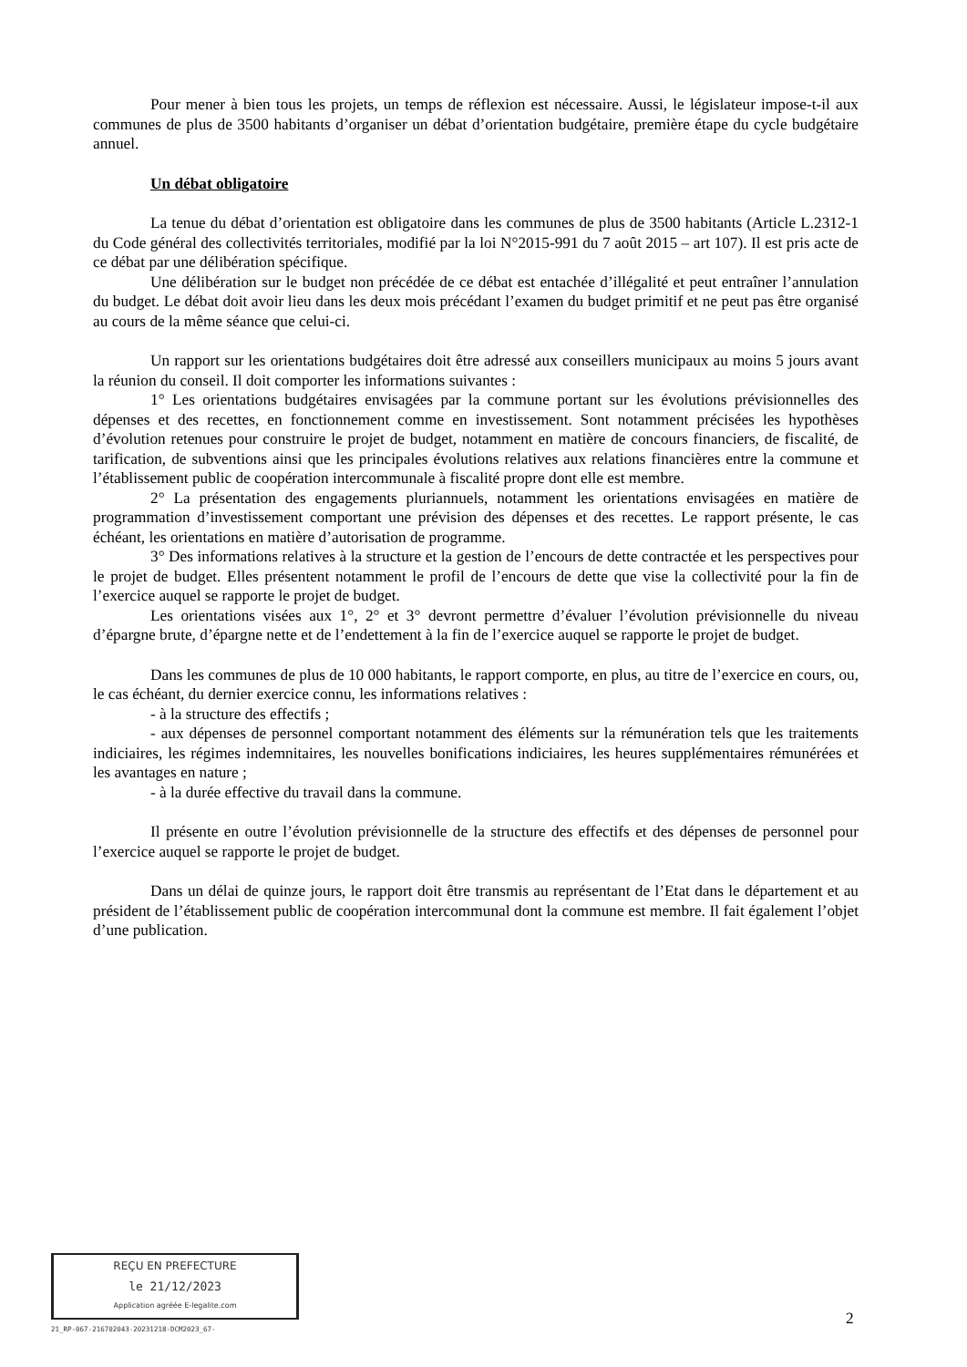Pour mener à bien tous les projets, un temps de réflexion est nécessaire. Aussi, le législateur impose-t-il aux communes de plus de 3500 habitants d’organiser un débat d’orientation budgétaire, première étape du cycle budgétaire annuel.
Un débat obligatoire
La tenue du débat d’orientation est obligatoire dans les communes de plus de 3500 habitants (Article L.2312-1 du Code général des collectivités territoriales, modifié par la loi N°2015-991 du 7 août 2015 – art 107). Il est pris acte de ce débat par une délibération spécifique.
Une délibération sur le budget non précédée de ce débat est entachée d’illégalité et peut entraîner l’annulation du budget. Le débat doit avoir lieu dans les deux mois précédant l’examen du budget primitif et ne peut pas être organisé au cours de la même séance que celui-ci.
Un rapport sur les orientations budgétaires doit être adressé aux conseillers municipaux au moins 5 jours avant la réunion du conseil. Il doit comporter les informations suivantes :
1° Les orientations budgétaires envisagées par la commune portant sur les évolutions prévisionnelles des dépenses et des recettes, en fonctionnement comme en investissement. Sont notamment précisées les hypothèses d’évolution retenues pour construire le projet de budget, notamment en matière de concours financiers, de fiscalité, de tarification, de subventions ainsi que les principales évolutions relatives aux relations financières entre la commune et l’établissement public de coopération intercommunale à fiscalité propre dont elle est membre.
2° La présentation des engagements pluriannuels, notamment les orientations envisagées en matière de programmation d’investissement comportant une prévision des dépenses et des recettes. Le rapport présente, le cas échéant, les orientations en matière d’autorisation de programme.
3° Des informations relatives à la structure et la gestion de l’encours de dette contractée et les perspectives pour le projet de budget. Elles présentent notamment le profil de l’encours de dette que vise la collectivité pour la fin de l’exercice auquel se rapporte le projet de budget.
Les orientations visées aux 1°, 2° et 3° devront permettre d’évaluer l’évolution prévisionnelle du niveau d’épargne brute, d’épargne nette et de l’endettement à la fin de l’exercice auquel se rapporte le projet de budget.
Dans les communes de plus de 10 000 habitants, le rapport comporte, en plus, au titre de l’exercice en cours, ou, le cas échéant, du dernier exercice connu, les informations relatives :
- à la structure des effectifs ;
- aux dépenses de personnel comportant notamment des éléments sur la rémunération tels que les traitements indiciaires, les régimes indemnitaires, les nouvelles bonifications indiciaires, les heures supplémentaires rémunérées et les avantages en nature ;
- à la durée effective du travail dans la commune.
Il présente en outre l’évolution prévisionnelle de la structure des effectifs et des dépenses de personnel pour l’exercice auquel se rapporte le projet de budget.
Dans un délai de quinze jours, le rapport doit être transmis au représentant de l’Etat dans le département et au président de l’établissement public de coopération intercommunal dont la commune est membre. Il fait également l’objet d’une publication.
REÇU EN PREFECTURE
le 21/12/2023
Application agréée E-legalite.com
21_RP-067-216702043-20231218-DCM2023_67-
2